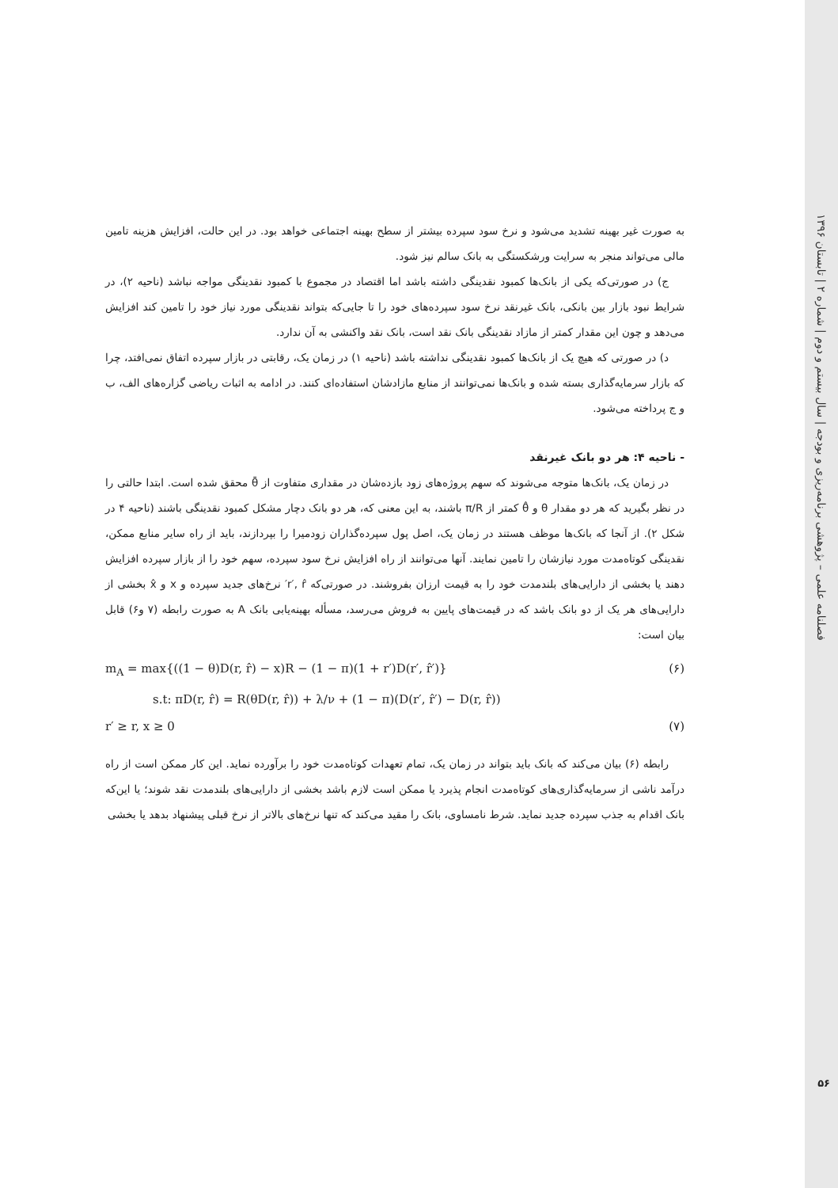فصلنامه علمی – پژوهشی برنامه‌ریزی و بودجه | سال بیستم و دوم | شماره ۲ | تابستان ۱۳۹۶
به صورت غیر بهینه تشدید می‌شود و نرخ سود سپرده بیشتر از سطح بهینه اجتماعی خواهد بود. در این حالت، افزایش هزینه تامین مالی می‌تواند منجر به سرایت ورشکستگی به بانک سالم نیز شود.
ج) در صورتی‌که یکی از بانک‌ها کمبود نقدینگی داشته باشد اما اقتصاد در مجموع با کمبود نقدینگی مواجه نباشد (ناحیه ۲)، در شرایط نبود بازار بین بانکی، بانک غیرنقد نرخ سود سپرده‌های خود را تا جایی‌که بتواند نقدینگی مورد نیاز خود را تامین کند افزایش می‌دهد و چون این مقدار کمتر از مازاد نقدینگی بانک نقد است، بانک نقد واکنشی به آن ندارد.
د) در صورتی که هیچ یک از بانک‌ها کمبود نقدینگی نداشته باشد (ناحیه ۱) در زمان یک، رقابتی در بازار سپرده اتفاق نمی‌افتد، چرا که بازار سرمایه‌گذاری بسته شده و بانک‌ها نمی‌توانند از منابع مازادشان استفاده‌ای کنند. در ادامه به اثبات ریاضی گزاره‌های الف، ب و ج پرداخته می‌شود.
- ناحیه ۴: هر دو بانک غیرنقد
در زمان یک، بانک‌ها متوجه می‌شوند که سهم پروژه‌های زود بازده‌شان در مقداری متفاوت از θ̄ محقق شده است. ابتدا حالتی را در نظر بگیرید که هر دو مقدار θ و θ̂ کمتر از π/R باشند، به این معنی که، هر دو بانک دچار مشکل کمبود نقدینگی باشند (ناحیه ۴ در شکل ۲). از آنجا که بانک‌ها موظف هستند در زمان یک، اصل پول سپرده‌گذاران زودمیرا را بپردازند، باید از راه سایر منابع ممکن، نقدینگی کوتاه‌مدت مورد نیازشان را تامین نمایند. آنها می‌توانند از راه افزایش نرخ سود سپرده، سهم خود را از بازار سپرده افزایش دهند یا بخشی از دارایی‌های بلندمدت خود را به قیمت ارزان بفروشند. در صورتی‌که r′, r̂′ نرخ‌های جدید سپرده و x و x̂ بخشی از دارایی‌های هر یک از دو بانک باشد که در قیمت‌های پایین به فروش می‌رسد، مسأله بهینه‌یابی بانک A به صورت رابطه (۷ و۶) قابل بیان است:
m<sub>A</sub> = max{((1 − θ)D(r, r̂) − x)R − (1 − π)(1 + r′)D(r′, r̂′)} (۶)
s.t: πD(r, r̂) = R(θD(r, r̂)) + λ/ν + (1 − π)(D(r′, r̂′) − D(r, r̂))
r′ ≥ r, x ≥ 0 (۷)
رابطه (۶) بیان می‌کند که بانک باید بتواند در زمان یک، تمام تعهدات کوتاه‌مدت خود را برآورده نماید. این کار ممکن است از راه درآمد ناشی از سرمایه‌گذاری‌های کوتاه‌مدت انجام پذیرد یا ممکن است لازم باشد بخشی از دارایی‌های بلندمدت نقد شوند؛ یا این‌که بانک اقدام به جذب سپرده جدید نماید. شرط نامساوی، بانک را مقید می‌کند که تنها نرخ‌های بالاتر از نرخ قبلی پیشنهاد بدهد یا بخشی
۵۶